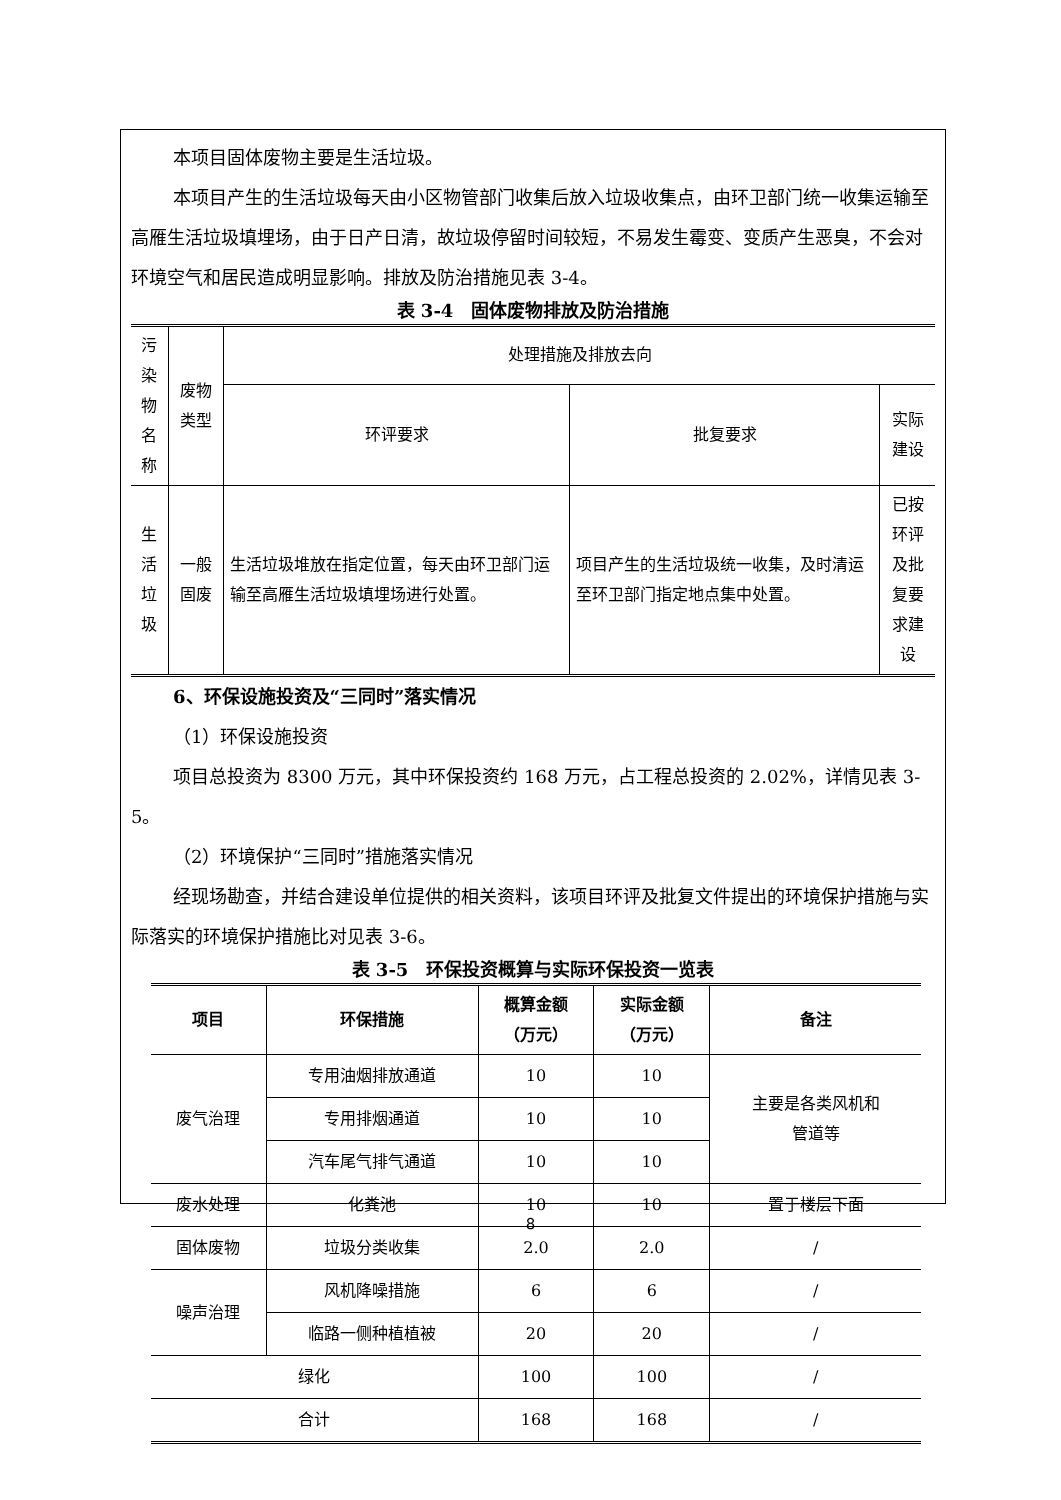本项目固体废物主要是生活垃圾。
本项目产生的生活垃圾每天由小区物管部门收集后放入垃圾收集点，由环卫部门统一收集运输至高雁生活垃圾填埋场，由于日产日清，故垃圾停留时间较短，不易发生霉变、变质产生恶臭，不会对环境空气和居民造成明显影响。排放及防治措施见表 3-4。
表 3-4　固体废物排放及防治措施
| 污染 物名 称 | 废物类型 | 处理措施及排放去向 | | |
| | | 环评要求 | 批复要求 | 实际建设 |
| 生活 垃圾 | 一般固废 | 生活垃圾堆放在指定位置，每天由环卫部门运输至高雁生活垃圾填埋场进行处置。 | 项目产生的生活垃圾统一收集，及时清运至环卫部门指定地点集中处置。 | 已按环评 及批复要 求建设 |
6、环保设施投资及“三同时”落实情况
（1）环保设施投资
项目总投资为 8300 万元，其中环保投资约 168 万元，占工程总投资的 2.02%，详情见表 3-5。
（2）环境保护“三同时”措施落实情况
经现场勘查，并结合建设单位提供的相关资料，该项目环评及批复文件提出的环境保护措施与实际落实的环境保护措施比对见表 3-6。
表 3-5　环保投资概算与实际环保投资一览表
| 项目 | 环保措施 | 概算金额 （万元） | 实际金额 （万元） | 备注 |
| --- | --- | --- | --- | --- |
| 废气治理 | 专用油烟排放通道 | 10 | 10 | 主要是各类风机和 管道等 |
| | 专用排烟通道 | 10 | 10 | |
| | 汽车尾气排气通道 | 10 | 10 | |
| 废水处理 | 化粪池 | 10 | 10 | 置于楼层下面 |
| 固体废物 | 垃圾分类收集 | 2.0 | 2.0 | / |
| 噪声治理 | 风机降噪措施 | 6 | 6 | / |
| | 临路一侧种植植被 | 20 | 20 | / |
| 绿化 | | 100 | 100 | / |
| 合计 | | 168 | 168 | / |
8